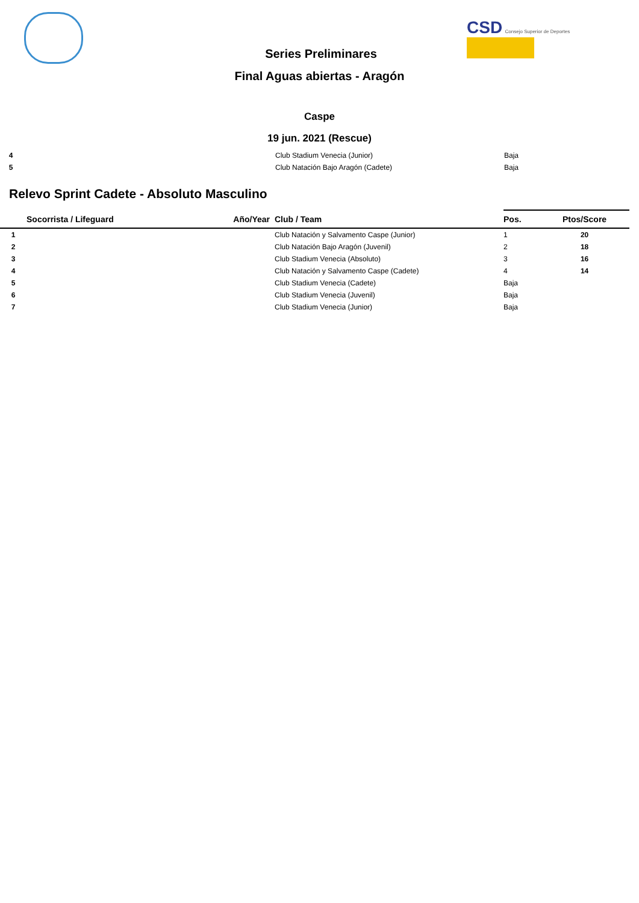CSD Consejo Superior de Deportes
Series Preliminares
Final Aguas abiertas - Aragón
Caspe
19 jun. 2021 (Rescue)
| 4 | | Club Stadium Venecia (Junior) | Baja |
| 5 | | Club Natación Bajo Aragón (Cadete) | Baja |
Relevo Sprint Cadete - Absoluto Masculino
| | Socorrista / Lifeguard | Año/Year | Club / Team | Pos. | Ptos/Score |
| --- | --- | --- | --- | --- | --- |
| 1 | | | Club Natación y Salvamento Caspe (Junior) | 1 | 20 |
| 2 | | | Club Natación Bajo Aragón (Juvenil) | 2 | 18 |
| 3 | | | Club Stadium Venecia (Absoluto) | 3 | 16 |
| 4 | | | Club Natación y Salvamento Caspe (Cadete) | 4 | 14 |
| 5 | | | Club Stadium Venecia (Cadete) | Baja | |
| 6 | | | Club Stadium Venecia (Juvenil) | Baja | |
| 7 | | | Club Stadium Venecia (Junior) | Baja | |